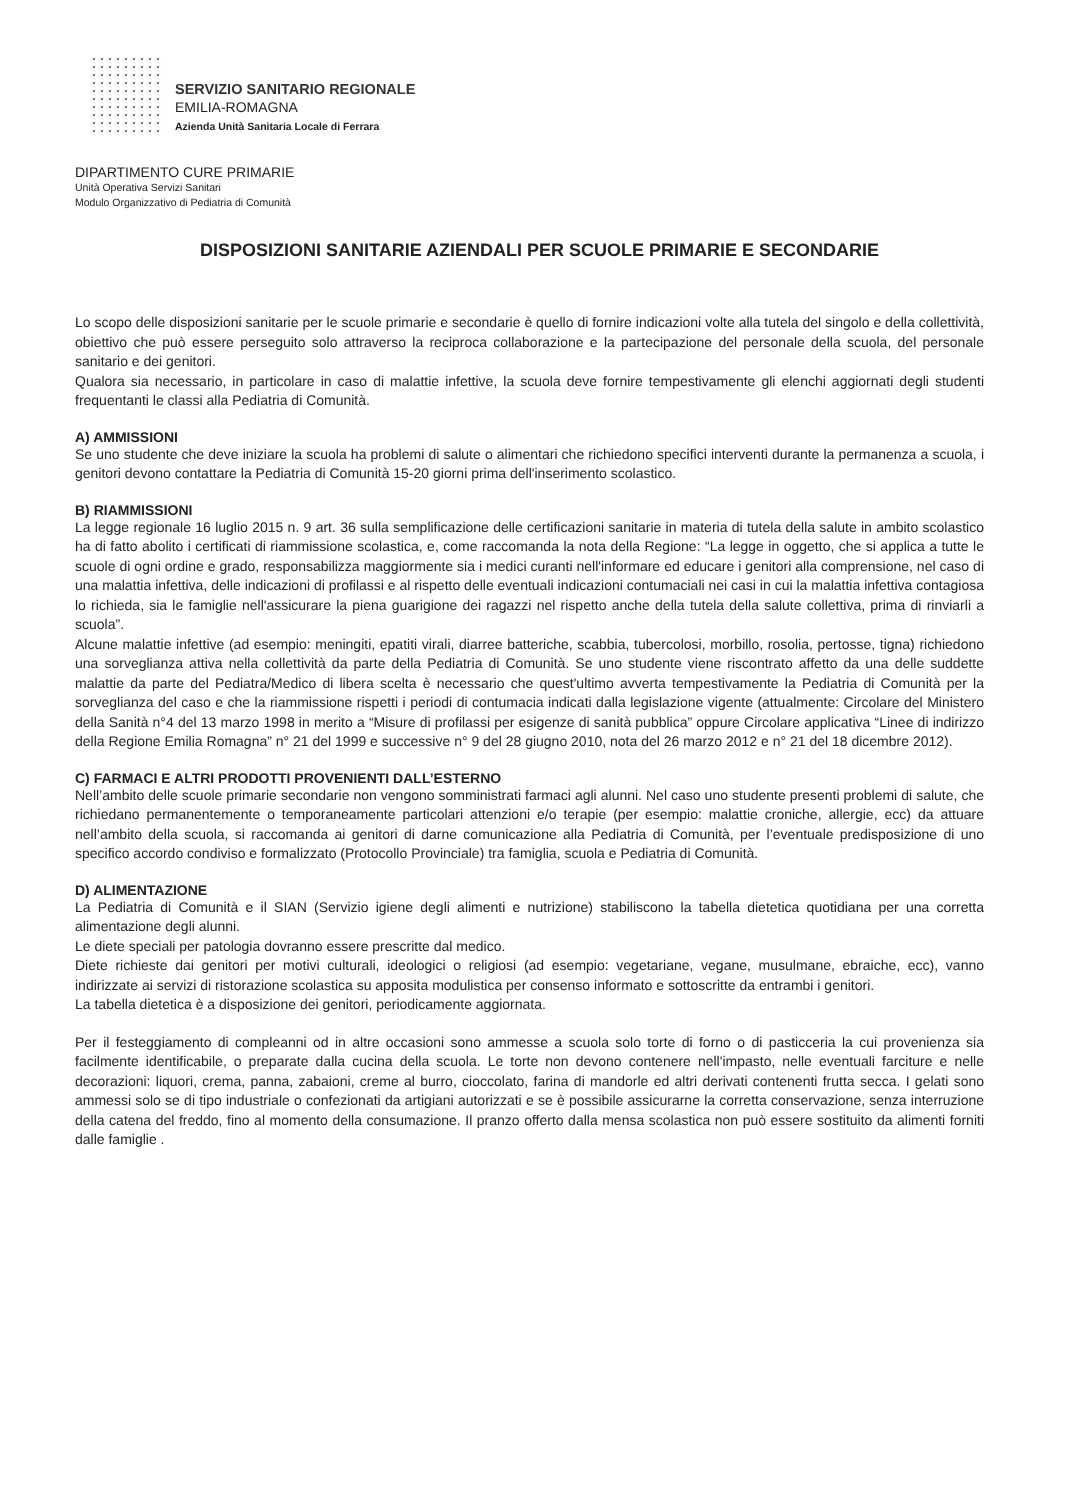SERVIZIO SANITARIO REGIONALE
EMILIA-ROMAGNA
Azienda Unità Sanitaria Locale di Ferrara
DIPARTIMENTO CURE PRIMARIE
Unità Operativa Servizi Sanitari
Modulo Organizzativo di Pediatria di Comunità
DISPOSIZIONI SANITARIE AZIENDALI PER SCUOLE PRIMARIE E SECONDARIE
Lo scopo delle disposizioni sanitarie per le scuole primarie e secondarie è quello di fornire indicazioni volte alla tutela del singolo e della collettività, obiettivo che può essere perseguito solo attraverso la reciproca collaborazione e la partecipazione del personale della scuola, del personale sanitario e dei genitori.
Qualora sia necessario, in particolare in caso di malattie infettive, la scuola deve fornire tempestivamente gli elenchi aggiornati degli studenti frequentanti le classi alla Pediatria di Comunità.
A) AMMISSIONI
Se uno studente che deve iniziare la scuola ha problemi di salute o alimentari che richiedono specifici interventi durante la permanenza a scuola, i genitori devono contattare la Pediatria di Comunità 15-20 giorni prima dell'inserimento scolastico.
B) RIAMMISSIONI
La legge regionale 16 luglio 2015 n. 9 art. 36 sulla semplificazione delle certificazioni sanitarie in materia di tutela della salute in ambito scolastico ha di fatto abolito i certificati di riammissione scolastica, e, come raccomanda la nota della Regione: “La legge in oggetto, che si applica a tutte le scuole di ogni ordine e grado, responsabilizza maggiormente sia i medici curanti nell'informare ed educare i genitori alla comprensione, nel caso di una malattia infettiva, delle indicazioni di profilassi e al rispetto delle eventuali indicazioni contumaciali nei casi in cui la malattia infettiva contagiosa lo richieda, sia le famiglie nell'assicurare la piena guarigione dei ragazzi nel rispetto anche della tutela della salute collettiva, prima di rinviarli a scuola”.
Alcune malattie infettive (ad esempio: meningiti, epatiti virali, diarree batteriche, scabbia, tubercolosi, morbillo, rosolia, pertosse, tigna) richiedono una sorveglianza attiva nella collettività da parte della Pediatria di Comunità. Se uno studente viene riscontrato affetto da una delle suddette malattie da parte del Pediatra/Medico di libera scelta è necessario che quest'ultimo avverta tempestivamente la Pediatria di Comunità per la sorveglianza del caso e che la riammissione rispetti i periodi di contumacia indicati dalla legislazione vigente (attualmente: Circolare del Ministero della Sanità n°4 del 13 marzo 1998 in merito a “Misure di profilassi per esigenze di sanità pubblica” oppure Circolare applicativa “Linee di indirizzo della Regione Emilia Romagna” n° 21 del 1999 e successive n° 9 del 28 giugno 2010, nota del 26 marzo 2012 e n° 21 del 18 dicembre 2012).
C) FARMACI E ALTRI PRODOTTI PROVENIENTI DALL’ESTERNO
Nell’ambito delle scuole primarie secondarie non vengono somministrati farmaci agli alunni. Nel caso uno studente presenti problemi di salute, che richiedano permanentemente o temporaneamente particolari attenzioni e/o terapie (per esempio: malattie croniche, allergie, ecc) da attuare nell’ambito della scuola, si raccomanda ai genitori di darne comunicazione alla Pediatria di Comunità, per l’eventuale predisposizione di uno specifico accordo condiviso e formalizzato (Protocollo Provinciale) tra famiglia, scuola e Pediatria di Comunità.
D) ALIMENTAZIONE
La Pediatria di Comunità e il SIAN (Servizio igiene degli alimenti e nutrizione) stabiliscono la tabella dietetica quotidiana per una corretta alimentazione degli alunni.
Le diete speciali per patologia dovranno essere prescritte dal medico.
Diete richieste dai genitori per motivi culturali, ideologici o religiosi (ad esempio: vegetariane, vegane, musulmane, ebraiche, ecc), vanno indirizzate ai servizi di ristorazione scolastica su apposita modulistica per consenso informato e sottoscritte da entrambi i genitori.
La tabella dietetica è a disposizione dei genitori, periodicamente aggiornata.
Per il festeggiamento di compleanni od in altre occasioni sono ammesse a scuola solo torte di forno o di pasticceria la cui provenienza sia facilmente identificabile, o preparate dalla cucina della scuola. Le torte non devono contenere nell'impasto, nelle eventuali farciture e nelle decorazioni: liquori, crema, panna, zabaioni, creme al burro, cioccolato, farina di mandorle ed altri derivati contenenti frutta secca. I gelati sono ammessi solo se di tipo industriale o confezionati da artigiani autorizzati e se è possibile assicurarne la corretta conservazione, senza interruzione della catena del freddo, fino al momento della consumazione. Il pranzo offerto dalla mensa scolastica non può essere sostituito da alimenti forniti dalle famiglie .